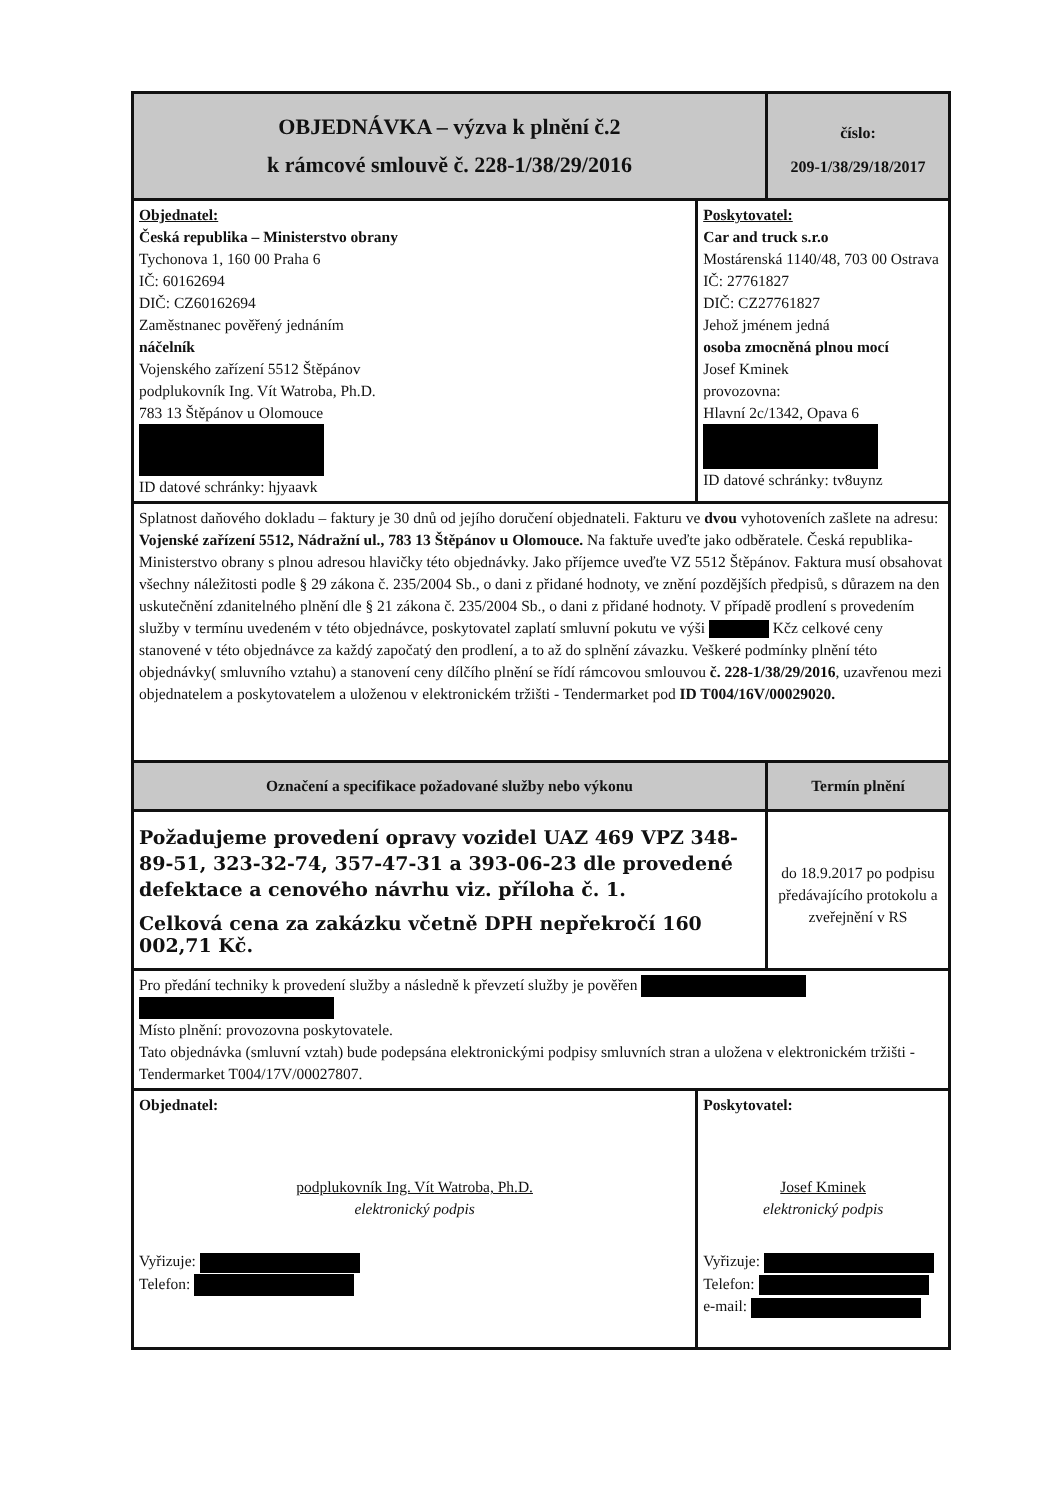| OBJEDNÁVKA – výzva k plnění č.2 k rámcové smlouvě č. 228-1/38/29/2016 | | číslo: 209-1/38/29/18/2017 |
| --- | --- | --- |
| Objednatel: Česká republika – Ministerstvo obrany Tychonova 1, 160 00 Praha 6 IČ: 60162694 DIČ: CZ60162694 Zaměstnanec pověřený jednáním náčelník Vojenského zařízení 5512 Štěpánov podplukovník Ing. Vít Watroba, Ph.D. 783 13 Štěpánov u Olomouce ID datové schránky: hjyaavk | Poskytovatel: Car and truck s.r.o Mostárenská 1140/48, 703 00 Ostrava IČ: 27761827 DIČ: CZ27761827 Jehož jménem jedná osoba zmocněná plnou mocí Josef Kminek provozovna: Hlavní 2c/1342, Opava 6 ID datové schránky: tv8uynz | |
| Splatnost daňového dokladu – faktury je 30 dnů od jejího doručení objednateli. Fakturu ve dvou vyhotoveních zašlete na adresu: Vojenské zařízení 5512, Nádražní ul., 783 13 Štěpánov u Olomouce. Na faktuře uveďte jako odběratele. Česká republika-Ministerstvo obrany s plnou adresou hlavičky této objednávky. Jako příjemce uveďte VZ 5512 Štěpánov. Faktura musí obsahovat všechny náležitosti podle § 29 zákona č. 235/2004 Sb., o dani z přidané hodnoty, ve znění pozdějších předpisů, s důrazem na den uskutečnění zdanitelného plnění dle § 21 zákona č. 235/2004 Sb., o dani z přidané hodnoty. V případě prodlení s provedením služby v termínu uvedeném v této objednávce, poskytovatel zaplatí smluvní pokutu ve výši Kčz celkové ceny stanovené v této objednávce za každý započatý den prodlení, a to až do splnění závazku. Veškeré podmínky plnění této objednávky( smluvního vztahu) a stanovení ceny dílčího plnění se řídí rámcovou smlouvou č. 228-1/38/29/2016 , uzavřenou mezi objednatelem a poskytovatelem a uloženou v elektronickém tržišti - Tendermarket pod ID T004/16V/00029020. | | |
| Označení a specifikace požadované služby nebo výkonu | | Termín plnění |
| Požadujeme provedení opravy vozidel UAZ 469 VPZ 348-89-51, 323-32-74, 357-47-31 a 393-06-23 dle provedené defektace a cenového návrhu viz. příloha č. 1. Celková cena za zakázku včetně DPH nepřekročí 160 002,71 Kč. | | do 18.9.2017 po podpisu předávajícího protokolu a zveřejnění v RS |
| Pro předání techniky k provedení služby a následně k převzetí služby je pověřen Místo plnění: provozovna poskytovatele. Tato objednávka (smluvní vztah) bude podepsána elektronickými podpisy smluvních stran a uložena v elektronickém tržišti - Tendermarket T004/17V/00027807. | | |
| Objednatel: podplukovník Ing. Vít Watroba, Ph.D. elektronický podpis Vyřizuje: Telefon: | Poskytovatel: Josef Kminek elektronický podpis Vyřizuje: Telefon: e-mail: | |